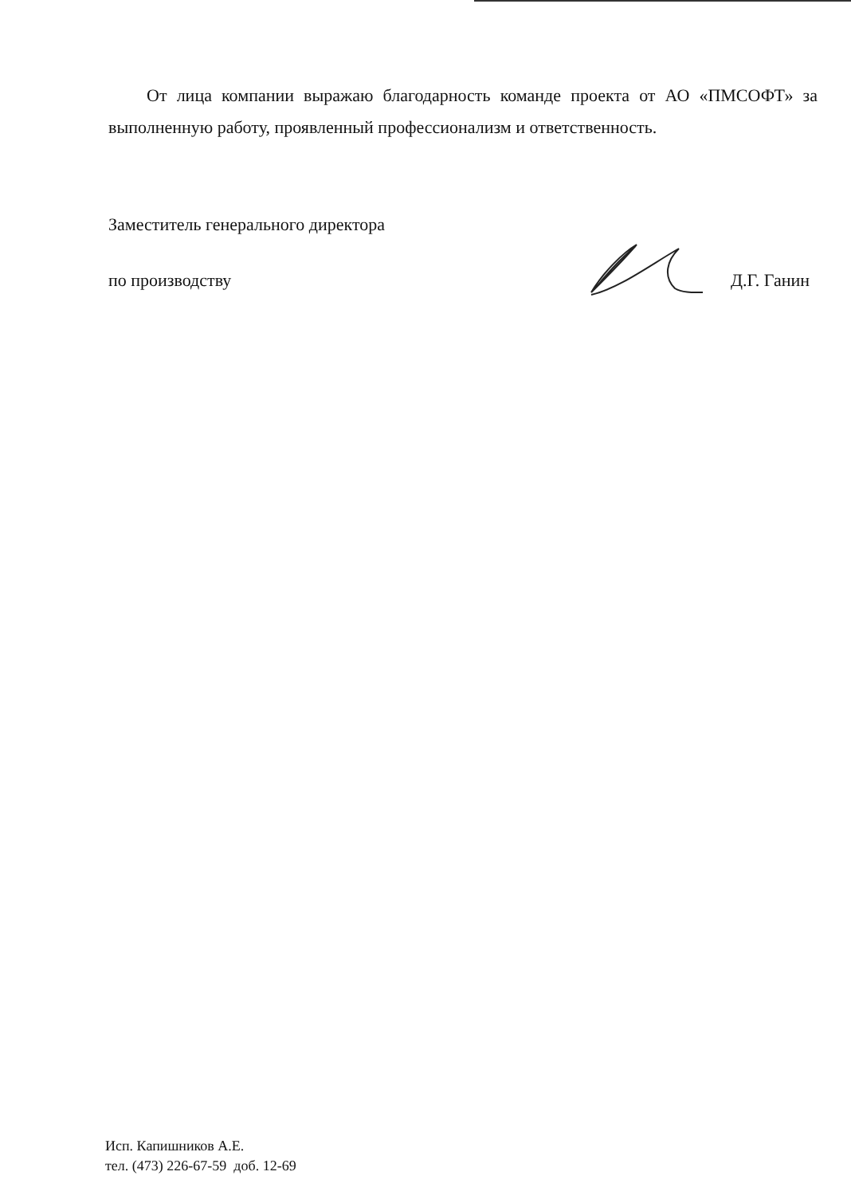От лица компании выражаю благодарность команде проекта от АО «ПМСОФТ» за выполненную работу, проявленный профессионализм и ответственность.
Заместитель генерального директора
по производству
Д.Г. Ганин
Исп. Капишников А.Е.
тел. (473) 226-67-59 доб. 12-69